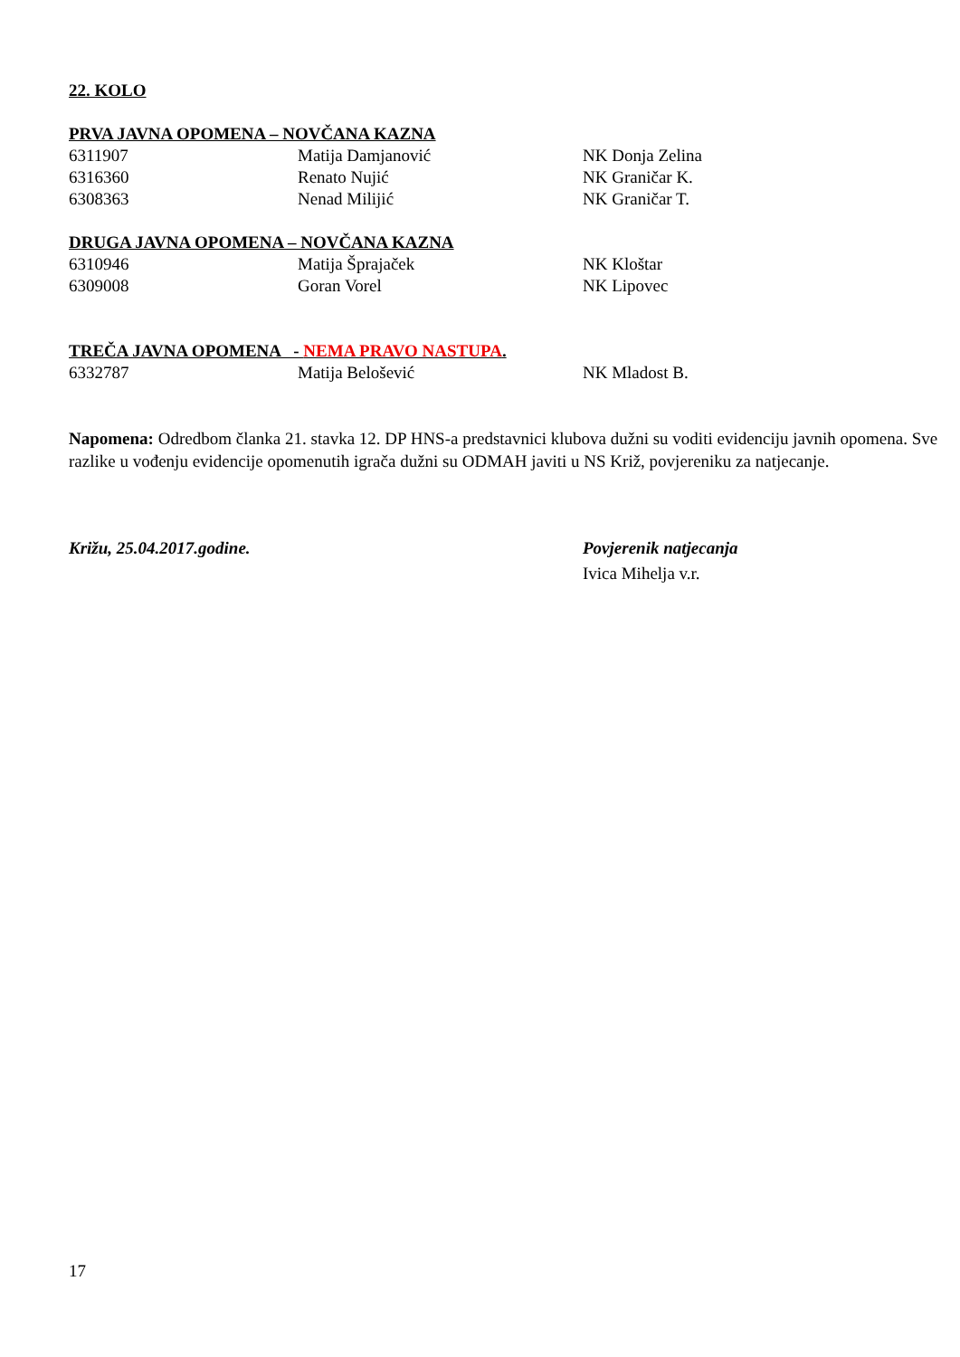22. KOLO
PRVA JAVNA OPOMENA – NOVČANA KAZNA
| 6311907 | Matija Damjanović | NK Donja Zelina |
| 6316360 | Renato Nujić | NK Graničar K. |
| 6308363 | Nenad Milijić | NK Graničar T. |
DRUGA JAVNA OPOMENA – NOVČANA KAZNA
| 6310946 | Matija Šprajaček | NK Kloštar |
| 6309008 | Goran Vorel | NK Lipovec |
TREČA JAVNA OPOMENA - NEMA PRAVO NASTUPA.
| 6332787 | Matija Belošević | NK Mladost B. |
Napomena: Odredbom članka 21. stavka 12. DP HNS-a predstavnici klubova dužni su voditi evidenciju javnih opomena. Sve razlike u vođenju evidencije opomenutih igrača dužni su ODMAH javiti u NS Križ, povjereniku za natjecanje.
| Križu, 25.04.2017.godine. | Povjerenik natjecanja |
| | Ivica Mihelja v.r. |
17